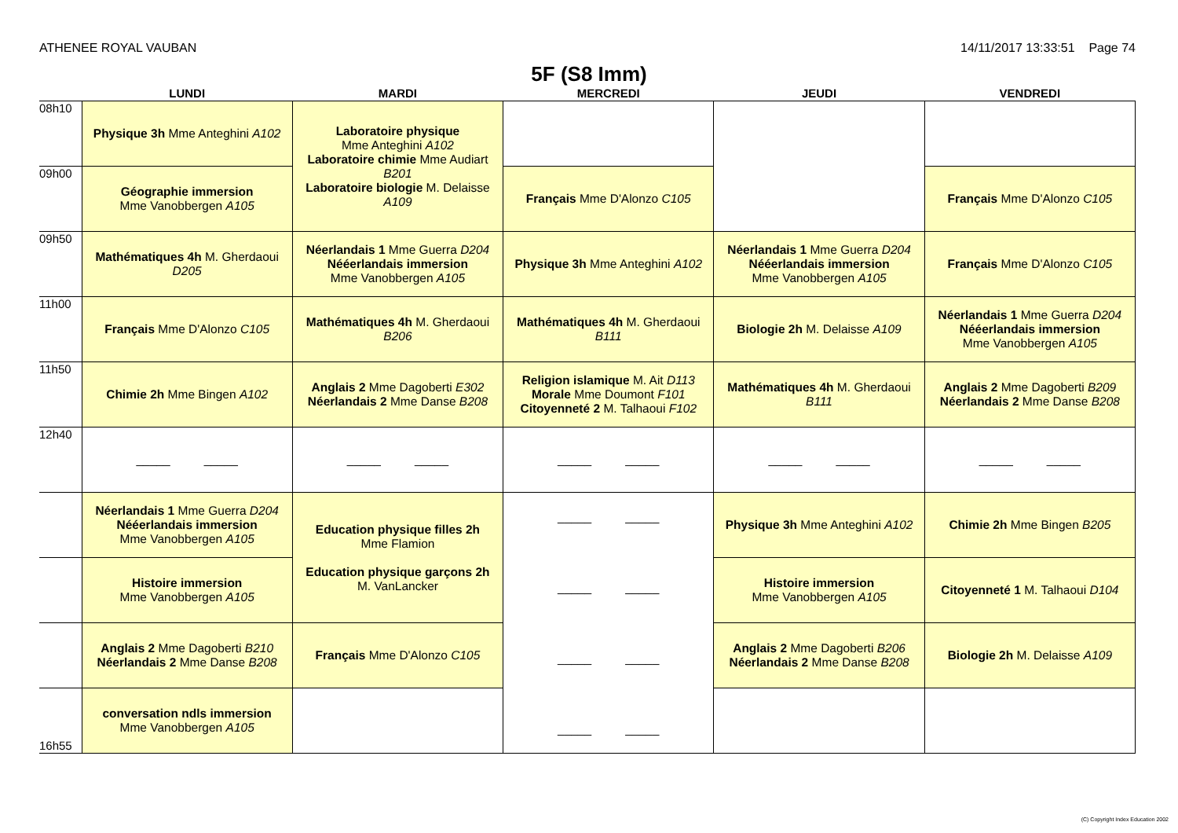ATHENEE ROYAL VAUBAN 14/11/2017 13:33:51 Page 74
5F (S8 Imm)
| | LUNDI | MARDI | MERCREDI | JEUDI | VENDREDI |
| --- | --- | --- | --- | --- | --- |
| 08h10 | Physique 3h Mme Anteghini A102 | Laboratoire physique Mme Anteghini A102 Laboratoire chimie Mme Audiart B201 Laboratoire biologie M. Delaisse A109 | | | |
| 09h00 | Géographie immersion Mme Vanobbergen A105 | | Français Mme D'Alonzo C105 | | Français Mme D'Alonzo C105 |
| 09h50 | Mathématiques 4h M. Gherdaoui D205 | Néerlandais 1 Mme Guerra D204 Nééerlandais immersion Mme Vanobbergen A105 | Physique 3h Mme Anteghini A102 | Néerlandais 1 Mme Guerra D204 Nééerlandais immersion Mme Vanobbergen A105 | Français Mme D'Alonzo C105 |
| 11h00 | Français Mme D'Alonzo C105 | Mathématiques 4h M. Gherdaoui B206 | Mathématiques 4h M. Gherdaoui B111 | Biologie 2h M. Delaisse A109 | Néerlandais 1 Mme Guerra D204 Nééerlandais immersion Mme Vanobbergen A105 |
| 11h50 | Chimie 2h Mme Bingen A102 | Anglais 2 Mme Dagoberti E302 Néerlandais 2 Mme Danse B208 | Religion islamique M. Ait D113 Morale Mme Doumont F101 Citoyenneté 2 M. Talhaoui F102 | Mathématiques 4h M. Gherdaoui B111 | Anglais 2 Mme Dagoberti B209 Néerlandais 2 Mme Danse B208 |
| 12h40 | _____ _____ | _____ _____ | _____ _____ | _____ _____ | _____ _____ |
| | Néerlandais 1 Mme Guerra D204 Nééerlandais immersion Mme Vanobbergen A105 | Education physique filles 2h Mme Flamion Education physique garçons 2h M. VanLancker | _____ _____ _____ _____ _____ _____ _____ _____ | Physique 3h Mme Anteghini A102 | Chimie 2h Mme Bingen B205 |
| | Histoire immersion Mme Vanobbergen A105 | | | Histoire immersion Mme Vanobbergen A105 | Citoyenneté 1 M. Talhaoui D104 |
| | Anglais 2 Mme Dagoberti B210 Néerlandais 2 Mme Danse B208 | Français Mme D'Alonzo C105 | | Anglais 2 Mme Dagoberti B206 Néerlandais 2 Mme Danse B208 | Biologie 2h M. Delaisse A109 |
| 16h55 | conversation ndls immersion Mme Vanobbergen A105 | | | | |
(C) Copyright Index Education 2002